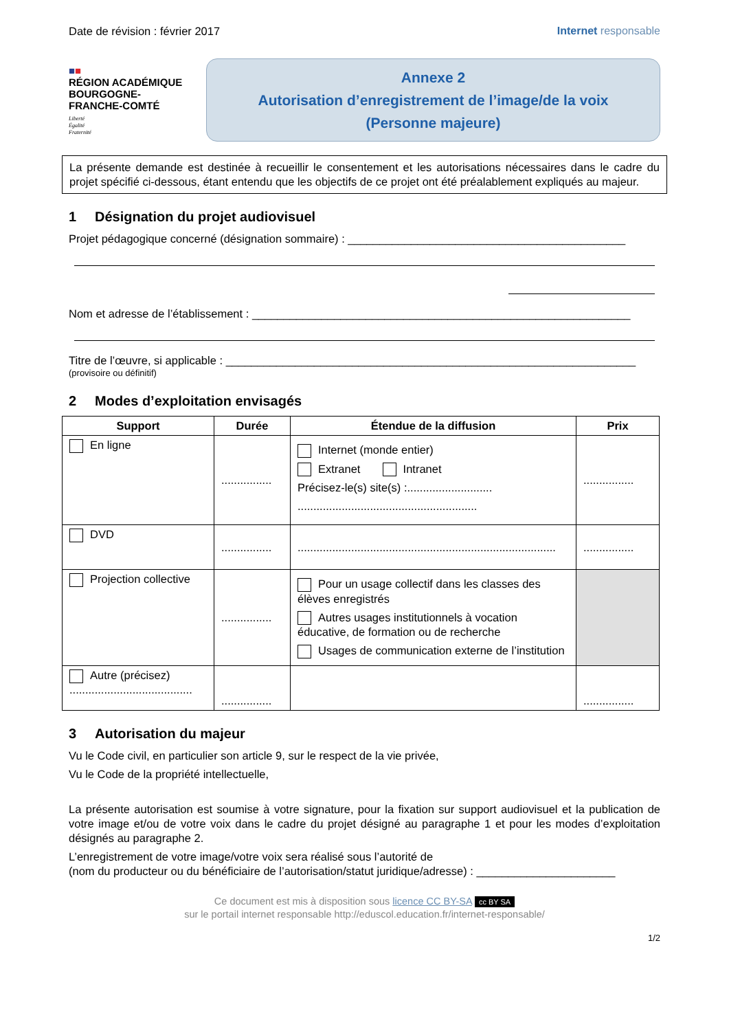Date de révision : février 2017 Internet responsable
■■
RÉGION ACADÉMIQUE
BOURGOGNE-
FRANCHE-COMTÉ
Liberté
Égalité
Fraternité
Annexe 2
Autorisation d’enregistrement de l’image/de la voix
(Personne majeure)
La présente demande est destinée à recueillir le consentement et les autorisations nécessaires dans le cadre du projet spécifié ci-dessous, étant entendu que les objectifs de ce projet ont été préalablement expliqués au majeur.
1 Désignation du projet audiovisuel
Projet pédagogique concerné (désignation sommaire) : ____________________________________________
Nom et adresse de l’établissement : ____________________________________________________________
Titre de l’œuvre, si applicable : _________________________________________________________________
(provisoire ou définitif)
2 Modes d’exploitation envisagés
| Support | Durée | Étendue de la diffusion | Prix |
| --- | --- | --- | --- |
| En ligne | ................ | Internet (monde entier) Extranet Intranet Précisez-le(s) site(s) :........................... ......................................................... | ................ |
| DVD | ................ | .................................................................................. | ................ |
| Projection collective | ................ | Pour un usage collectif dans les classes des élèves enregistrés Autres usages institutionnels à vocation éducative, de formation ou de recherche Usages de communication externe de l’institution | |
| Autre (précisez) ....................................... | ................ | | ................ |
3 Autorisation du majeur
Vu le Code civil, en particulier son article 9, sur le respect de la vie privée,
Vu le Code de la propriété intellectuelle,
La présente autorisation est soumise à votre signature, pour la fixation sur support audiovisuel et la publication de votre image et/ou de votre voix dans le cadre du projet désigné au paragraphe 1 et pour les modes d’exploitation désignés au paragraphe 2.
L’enregistrement de votre image/votre voix sera réalisé sous l’autorité de
(nom du producteur ou du bénéficiaire de l’autorisation/statut juridique/adresse) : ______________________
Ce document est mis à disposition sous licence CC BY-SA cc BY SA
sur le portail internet responsable http://eduscol.education.fr/internet-responsable/
1/2